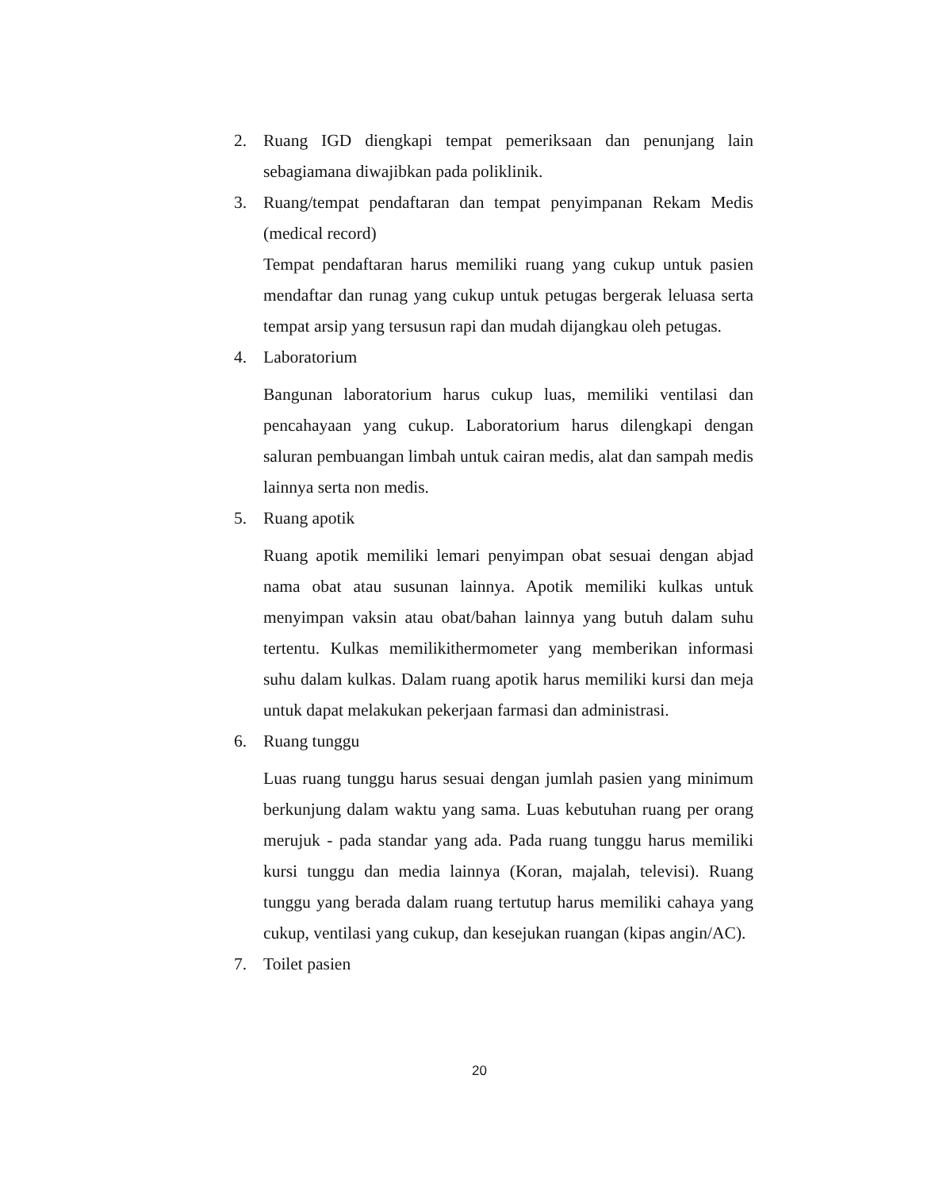2. Ruang IGD diengkapi tempat pemeriksaan dan penunjang lain sebagiamana diwajibkan pada poliklinik.
3. Ruang/tempat pendaftaran dan tempat penyimpanan Rekam Medis (medical record)
Tempat pendaftaran harus memiliki ruang yang cukup untuk pasien mendaftar dan runag yang cukup untuk petugas bergerak leluasa serta tempat arsip yang tersusun rapi dan mudah dijangkau oleh petugas.
4. Laboratorium
Bangunan laboratorium harus cukup luas, memiliki ventilasi dan pencahayaan yang cukup. Laboratorium harus dilengkapi dengan saluran pembuangan limbah untuk cairan medis, alat dan sampah medis lainnya serta non medis.
5. Ruang apotik
Ruang apotik memiliki lemari penyimpan obat sesuai dengan abjad nama obat atau susunan lainnya. Apotik memiliki kulkas untuk menyimpan vaksin atau obat/bahan lainnya yang butuh dalam suhu tertentu. Kulkas memilikithermometer yang memberikan informasi suhu dalam kulkas. Dalam ruang apotik harus memiliki kursi dan meja untuk dapat melakukan pekerjaan farmasi dan administrasi.
6. Ruang tunggu
Luas ruang tunggu harus sesuai dengan jumlah pasien yang minimum berkunjung dalam waktu yang sama. Luas kebutuhan ruang per orang merujuk - pada standar yang ada. Pada ruang tunggu harus memiliki kursi tunggu dan media lainnya (Koran, majalah, televisi). Ruang tunggu yang berada dalam ruang tertutup harus memiliki cahaya yang cukup, ventilasi yang cukup, dan kesejukan ruangan (kipas angin/AC).
7. Toilet pasien
20